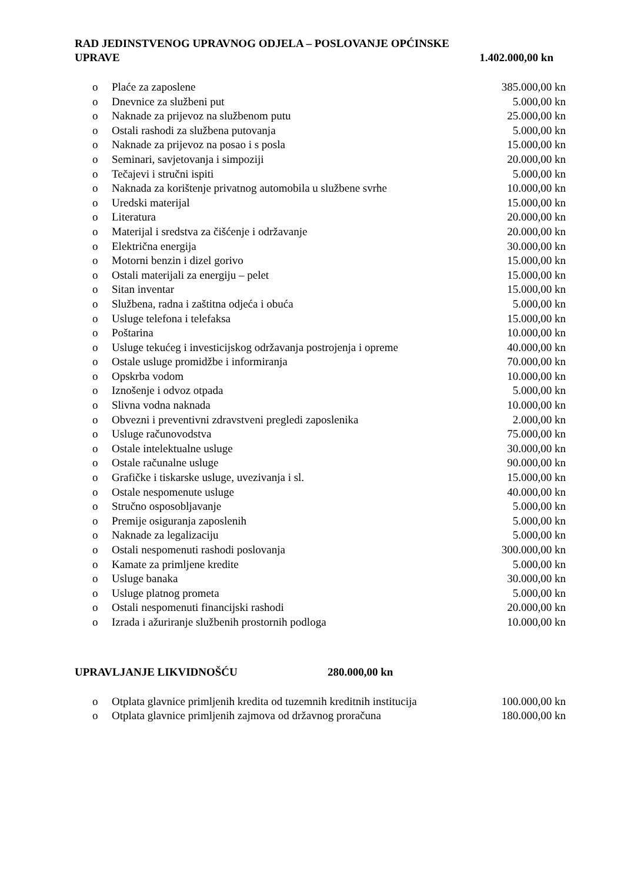RAD JEDINSTVENOG UPRAVNOG ODJELA – POSLOVANJE OPĆINSKE
UPRAVE 1.402.000,00 kn
| o | Plaće za zaposlene | 385.000,00 kn |
| o | Dnevnice za službeni put | 5.000,00 kn |
| o | Naknade za prijevoz na službenom putu | 25.000,00 kn |
| o | Ostali rashodi za službena putovanja | 5.000,00 kn |
| o | Naknade za prijevoz na posao i s posla | 15.000,00 kn |
| o | Seminari, savjetovanja i simpoziji | 20.000,00 kn |
| o | Tečajevi i stručni ispiti | 5.000,00 kn |
| o | Naknada za korištenje privatnog automobila u službene svrhe | 10.000,00 kn |
| o | Uredski materijal | 15.000,00 kn |
| o | Literatura | 20.000,00 kn |
| o | Materijal i sredstva za čišćenje i održavanje | 20.000,00 kn |
| o | Električna energija | 30.000,00 kn |
| o | Motorni benzin i dizel gorivo | 15.000,00 kn |
| o | Ostali materijali za energiju – pelet | 15.000,00 kn |
| o | Sitan inventar | 15.000,00 kn |
| o | Službena, radna i zaštitna odjeća i obuća | 5.000,00 kn |
| o | Usluge telefona i telefaksa | 15.000,00 kn |
| o | Poštarina | 10.000,00 kn |
| o | Usluge tekućeg i investicijskog održavanja postrojenja i opreme | 40.000,00 kn |
| o | Ostale usluge promidžbe i informiranja | 70.000,00 kn |
| o | Opskrba vodom | 10.000,00 kn |
| o | Iznošenje i odvoz otpada | 5.000,00 kn |
| o | Slivna vodna naknada | 10.000,00 kn |
| o | Obvezni i preventivni zdravstveni pregledi zaposlenika | 2.000,00 kn |
| o | Usluge računovodstva | 75.000,00 kn |
| o | Ostale intelektualne usluge | 30.000,00 kn |
| o | Ostale računalne usluge | 90.000,00 kn |
| o | Grafičke i tiskarske usluge, uvezivanja i sl. | 15.000,00 kn |
| o | Ostale nespomenute usluge | 40.000,00 kn |
| o | Stručno osposobljavanje | 5.000,00 kn |
| o | Premije osiguranja zaposlenih | 5.000,00 kn |
| o | Naknade za legalizaciju | 5.000,00 kn |
| o | Ostali nespomenuti rashodi poslovanja | 300.000,00 kn |
| o | Kamate za primljene kredite | 5.000,00 kn |
| o | Usluge banaka | 30.000,00 kn |
| o | Usluge platnog prometa | 5.000,00 kn |
| o | Ostali nespomenuti financijski rashodi | 20.000,00 kn |
| o | Izrada i ažuriranje službenih prostornih podloga | 10.000,00 kn |
UPRAVLJANJE LIKVIDNOŠĆU 280.000,00 kn
| o | Otplata glavnice primljenih kredita od tuzemnih kreditnih institucija | 100.000,00 kn |
| o | Otplata glavnice primljenih zajmova od državnog proračuna | 180.000,00 kn |